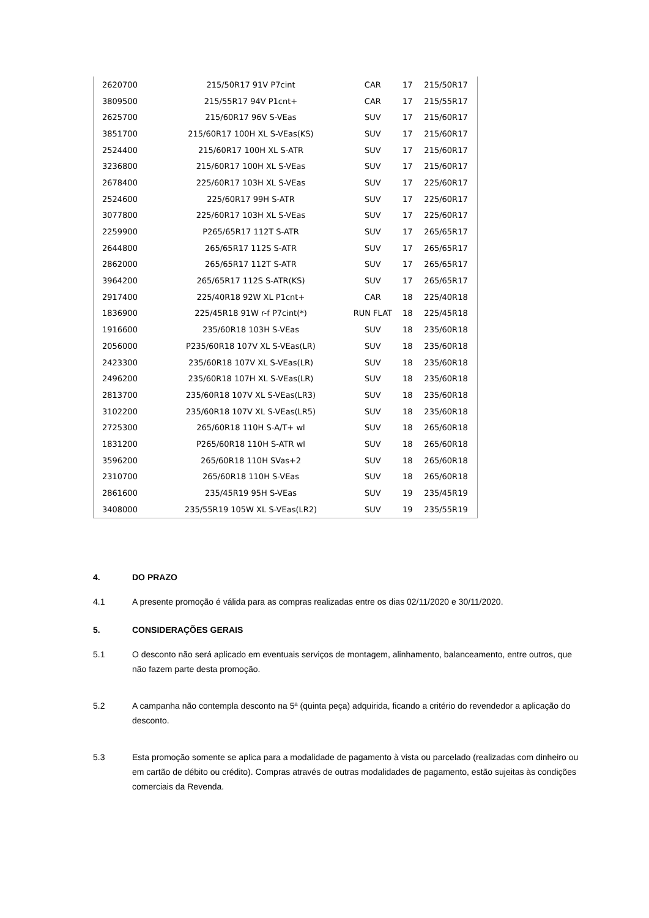| 2620700 | 215/50R17 91V P7cint | CAR | 17 | 215/50R17 |
| 3809500 | 215/55R17 94V P1cnt+ | CAR | 17 | 215/55R17 |
| 2625700 | 215/60R17 96V S-VEas | SUV | 17 | 215/60R17 |
| 3851700 | 215/60R17 100H XL S-VEas(KS) | SUV | 17 | 215/60R17 |
| 2524400 | 215/60R17 100H XL S-ATR | SUV | 17 | 215/60R17 |
| 3236800 | 215/60R17 100H XL S-VEas | SUV | 17 | 215/60R17 |
| 2678400 | 225/60R17 103H XL S-VEas | SUV | 17 | 225/60R17 |
| 2524600 | 225/60R17 99H S-ATR | SUV | 17 | 225/60R17 |
| 3077800 | 225/60R17 103H XL S-VEas | SUV | 17 | 225/60R17 |
| 2259900 | P265/65R17 112T S-ATR | SUV | 17 | 265/65R17 |
| 2644800 | 265/65R17 112S S-ATR | SUV | 17 | 265/65R17 |
| 2862000 | 265/65R17 112T S-ATR | SUV | 17 | 265/65R17 |
| 3964200 | 265/65R17 112S S-ATR(KS) | SUV | 17 | 265/65R17 |
| 2917400 | 225/40R18 92W XL P1cnt+ | CAR | 18 | 225/40R18 |
| 1836900 | 225/45R18 91W r-f P7cint(*) | RUN FLAT | 18 | 225/45R18 |
| 1916600 | 235/60R18 103H S-VEas | SUV | 18 | 235/60R18 |
| 2056000 | P235/60R18 107V XL S-VEas(LR) | SUV | 18 | 235/60R18 |
| 2423300 | 235/60R18 107V XL S-VEas(LR) | SUV | 18 | 235/60R18 |
| 2496200 | 235/60R18 107H XL S-VEas(LR) | SUV | 18 | 235/60R18 |
| 2813700 | 235/60R18 107V XL S-VEas(LR3) | SUV | 18 | 235/60R18 |
| 3102200 | 235/60R18 107V XL S-VEas(LR5) | SUV | 18 | 235/60R18 |
| 2725300 | 265/60R18 110H S-A/T+ wl | SUV | 18 | 265/60R18 |
| 1831200 | P265/60R18 110H S-ATR wl | SUV | 18 | 265/60R18 |
| 3596200 | 265/60R18 110H SVas+2 | SUV | 18 | 265/60R18 |
| 2310700 | 265/60R18 110H S-VEas | SUV | 18 | 265/60R18 |
| 2861600 | 235/45R19 95H S-VEas | SUV | 19 | 235/45R19 |
| 3408000 | 235/55R19 105W XL S-VEas(LR2) | SUV | 19 | 235/55R19 |
4. DO PRAZO
4.1 A presente promoção é válida para as compras realizadas entre os dias 02/11/2020 e 30/11/2020.
5. CONSIDERAÇÕES GERAIS
5.1 O desconto não será aplicado em eventuais serviços de montagem, alinhamento, balanceamento, entre outros, que não fazem parte desta promoção.
5.2 A campanha não contempla desconto na 5ª (quinta peça) adquirida, ficando a critério do revendedor a aplicação do desconto.
5.3 Esta promoção somente se aplica para a modalidade de pagamento à vista ou parcelado (realizadas com dinheiro ou em cartão de débito ou crédito). Compras através de outras modalidades de pagamento, estão sujeitas às condições comerciais da Revenda.